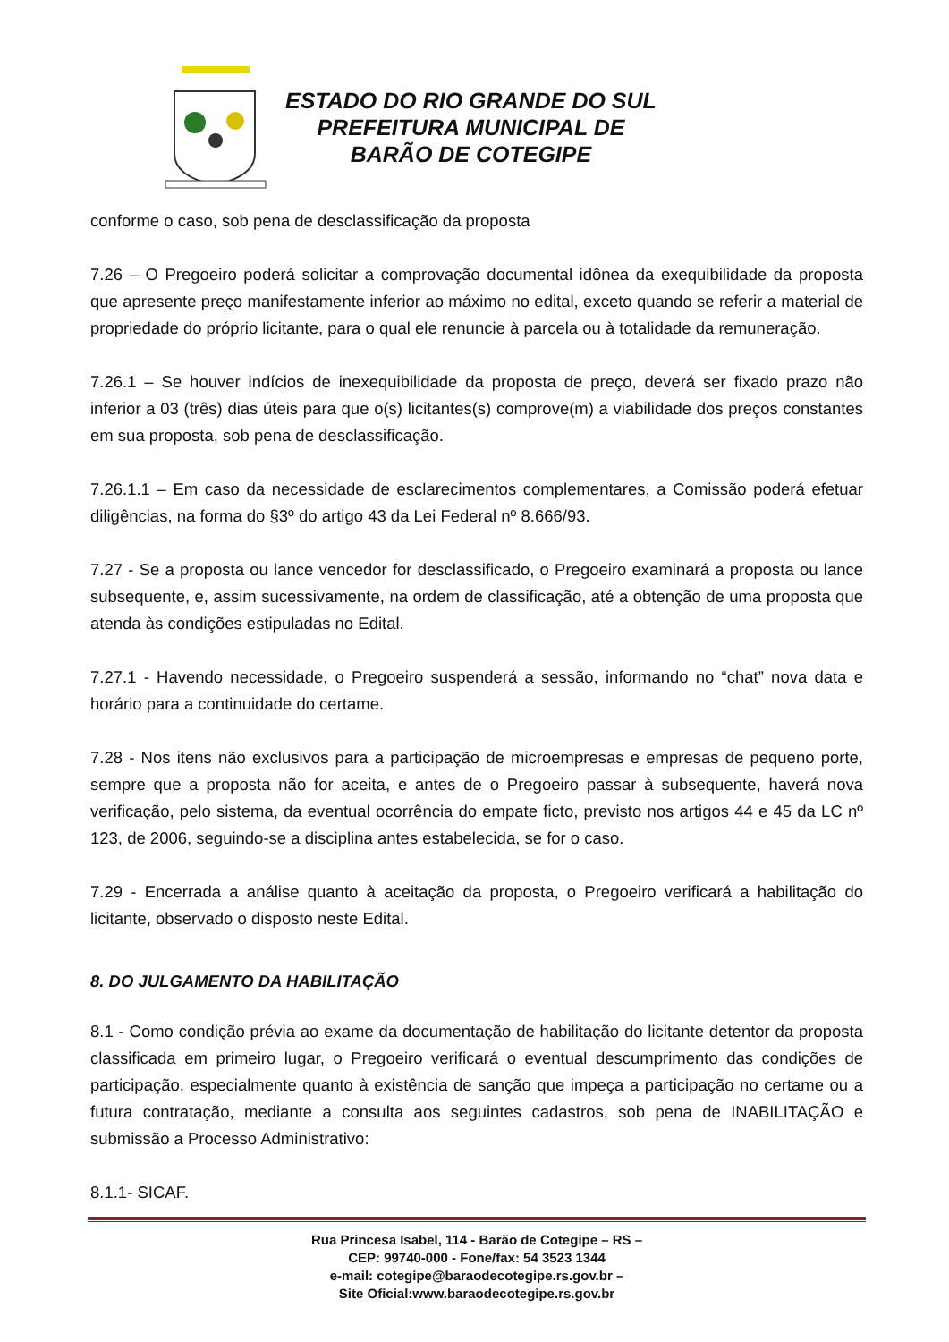ESTADO DO RIO GRANDE DO SUL
PREFEITURA MUNICIPAL DE
BARÃO DE COTEGIPE
conforme o caso, sob pena de desclassificação da proposta
7.26 – O Pregoeiro poderá solicitar a comprovação documental idônea da exequibilidade da proposta que apresente preço manifestamente inferior ao máximo no edital, exceto quando se referir a material de propriedade do próprio licitante, para o qual ele renuncie à parcela ou à totalidade da remuneração.
7.26.1 – Se houver indícios de inexequibilidade da proposta de preço, deverá ser fixado prazo não inferior a 03 (três) dias úteis para que o(s) licitantes(s) comprove(m) a viabilidade dos preços constantes em sua proposta, sob pena de desclassificação.
7.26.1.1 – Em caso da necessidade de esclarecimentos complementares, a Comissão poderá efetuar diligências, na forma do §3º do artigo 43 da Lei Federal nº 8.666/93.
7.27 - Se a proposta ou lance vencedor for desclassificado, o Pregoeiro examinará a proposta ou lance subsequente, e, assim sucessivamente, na ordem de classificação, até a obtenção de uma proposta que atenda às condições estipuladas no Edital.
7.27.1 - Havendo necessidade, o Pregoeiro suspenderá a sessão, informando no “chat” nova data e horário para a continuidade do certame.
7.28 - Nos itens não exclusivos para a participação de microempresas e empresas de pequeno porte, sempre que a proposta não for aceita, e antes de o Pregoeiro passar à subsequente, haverá nova verificação, pelo sistema, da eventual ocorrência do empate ficto, previsto nos artigos 44 e 45 da LC nº 123, de 2006, seguindo-se a disciplina antes estabelecida, se for o caso.
7.29 - Encerrada a análise quanto à aceitação da proposta, o Pregoeiro verificará a habilitação do licitante, observado o disposto neste Edital.
8. DO JULGAMENTO DA HABILITAÇÃO
8.1 - Como condição prévia ao exame da documentação de habilitação do licitante detentor da proposta classificada em primeiro lugar, o Pregoeiro verificará o eventual descumprimento das condições de participação, especialmente quanto à existência de sanção que impeça a participação no certame ou a futura contratação, mediante a consulta aos seguintes cadastros, sob pena de INABILITAÇÃO e submissão a Processo Administrativo:
8.1.1- SICAF.
Rua Princesa Isabel, 114 - Barão de Cotegipe – RS –
CEP: 99740-000 - Fone/fax: 54 3523 1344
e-mail: cotegipe@baraodecotegipe.rs.gov.br –
Site Oficial:www.baraodecotegipe.rs.gov.br